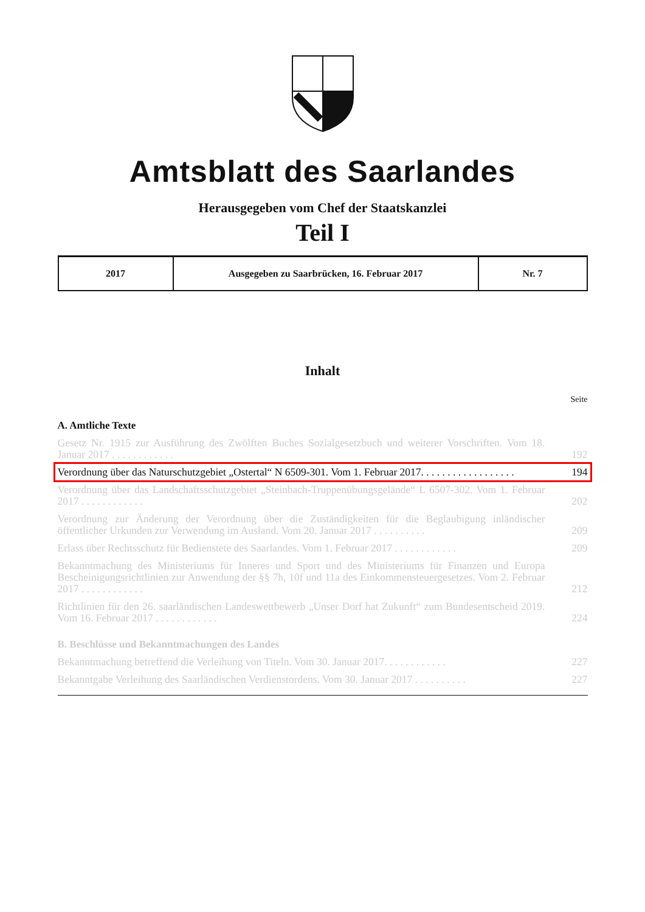Amtsblatt des Saarlandes
Herausgegeben vom Chef der Staatskanzlei
Teil I
| 2017 | Ausgegeben zu Saarbrücken, 16. Februar 2017 | Nr. 7 |
Inhalt
Seite
A. Amtliche Texte
Gesetz Nr. 1915 zur Ausführung des Zwölften Buches Sozialgesetzbuch und weiterer Vorschriften. Vom 18. Januar 2017 . . . . . . . . . . . .
192
Verordnung über das Naturschutzgebiet „Ostertal“ N 6509-301. Vom 1. Februar 2017. . . . . . . . . . . . . . . . . .
194
Verordnung über das Landschaftsschutzgebiet „Steinbach-Truppenübungsgelände“ L 6507-302. Vom 1. Februar 2017 . . . . . . . . . . . .
202
Verordnung zur Änderung der Verordnung über die Zuständigkeiten für die Beglaubigung inländischer öffentlicher Urkunden zur Verwendung im Ausland. Vom 20. Januar 2017 . . . . . . . . . .
209
Erlass über Rechtsschutz für Bedienstete des Saarlandes. Vom 1. Februar 2017 . . . . . . . . . . . .
209
Bekanntmachung des Ministeriums für Inneres und Sport und des Ministeriums für Finanzen und Europa Bescheinigungsrichtlinien zur Anwendung der §§ 7h, 10f und 11a des Einkommensteuergesetzes. Vom 2. Februar 2017 . . . . . . . . . . . .
212
Richtlinien für den 26. saarländischen Landeswettbewerb „Unser Dorf hat Zukunft“ zum Bundesent­scheid 2019. Vom 16. Februar 2017 . . . . . . . . . . . .
224
B. Beschlüsse und Bekanntmachungen des Landes
Bekanntmachung betreffend die Verleihung von Titeln. Vom 30. Januar 2017. . . . . . . . . . . .
227
Bekanntgabe Verleihung des Saarländischen Verdienstordens. Vom 30. Januar 2017 . . . . . . . . . .
227